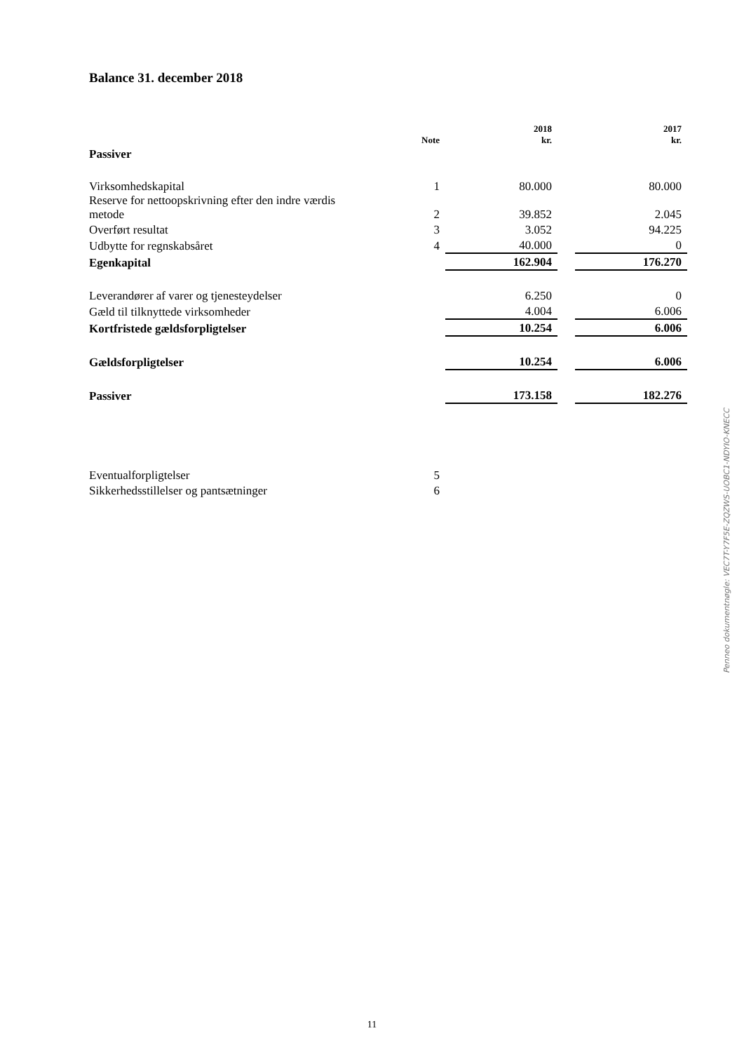Balance 31. december 2018
| | Note | 2018 kr. | | 2017 kr. |
| --- | --- | --- | --- | --- |
| Passiver | | | | |
| Virksomhedskapital | 1 | 80.000 | | 80.000 |
| Reserve for nettoopskrivning efter den indre værdis metode | 2 | 39.852 | | 2.045 |
| Overført resultat | 3 | 3.052 | | 94.225 |
| Udbytte for regnskabsåret | 4 | 40.000 | | 0 |
| Egenkapital | | 162.904 | | 176.270 |
| Leverandører af varer og tjenesteydelser | | 6.250 | | 0 |
| Gæld til tilknyttede virksomheder | | 4.004 | | 6.006 |
| Kortfristede gældsforpligtelser | | 10.254 | | 6.006 |
| Gældsforpligtelser | | 10.254 | | 6.006 |
| Passiver | | 173.158 | | 182.276 |
| Eventualforpligtelser | 5 | | | |
| Sikkerhedsstillelser og pantsætninger | 6 | | | |
Penneo dokumentnøgle: VEC7T-Y7F5E-ZQZWS-UOBC1-NDYIO-KNECC
11